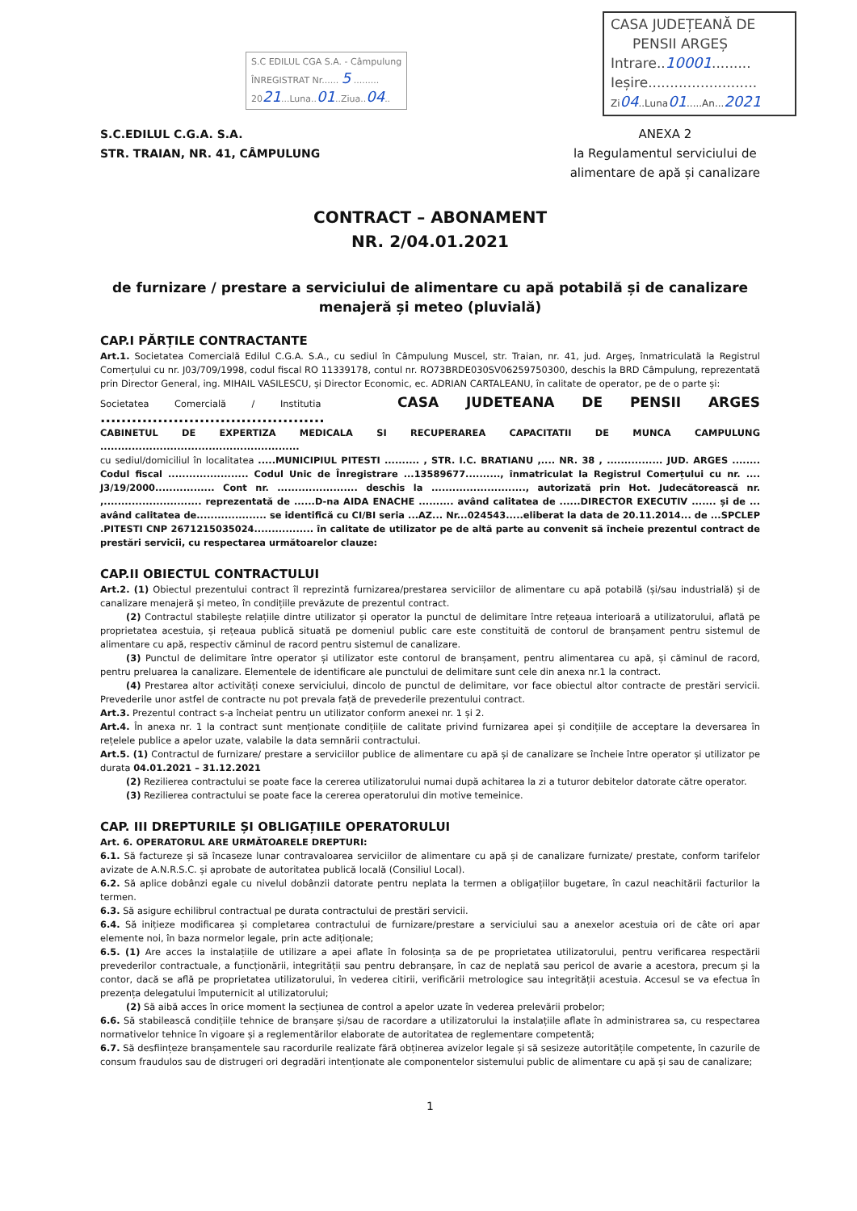S.C EDILUL CGA S.A. - Câmpulung
ÎNREGISTRAT Nr...... 5 .........
2021...Luna..01..Ziua..04..
CASA JUDEȚEANĂ DE
PENSII ARGEȘ
Intrare..10001.........
Ieșire.........................
Zi04..Luna01.....An...2021
S.C.EDILUL C.G.A. S.A.
STR. TRAIAN, NR. 41, CÂMPULUNG
ANEXA 2
la Regulamentul serviciului de
alimentare de apă și canalizare
CONTRACT – ABONAMENT
NR. 2/04.01.2021
de furnizare / prestare a serviciului de alimentare cu apă potabilă și de canalizare
menajeră și meteo (pluvială)
CAP.I PĂRȚILE CONTRACTANTE
Art.1. Societatea Comercială Edilul C.G.A. S.A., cu sediul în Câmpulung Muscel, str. Traian, nr. 41, jud. Argeș, înmatriculată la Registrul Comerțului cu nr. J03/709/1998, codul fiscal RO 11339178, contul nr. RO73BRDE030SV06259750300, deschis la BRD Câmpulung, reprezentată prin Director General, ing. MIHAIL VASILESCU, și Director Economic, ec. ADRIAN CARTALEANU, în calitate de operator, pe de o parte și:
Societatea Comercială / Institutia CASA JUDETEANA DE PENSII ARGES ...........................................
CABINETUL DE EXPERTIZA MEDICALA SI RECUPERAREA CAPACITATII DE MUNCA CAMPULUNG .........................................................
cu sediul/domiciliul în localitatea .....MUNICIPIUL PITESTI .......... , STR. I.C. BRATIANU ,.... NR. 38 , ................ JUD. ARGES ........ Codul fiscal ....................... Codul Unic de Înregistrare ...13589677.........., înmatriculat la Registrul Comerțului cu nr. .... J3/19/2000................. Cont nr. ....................... deschis la ..........................., autorizată prin Hot. Judecătorească nr. ,............................ reprezentată de ......D-na AIDA ENACHE .......... având calitatea de ......DIRECTOR EXECUTIV ....... și de ... având calitatea de.................... se identifică cu CI/BI seria ...AZ... Nr...024543.....eliberat la data de 20.11.2014... de ...SPCLEP .PITESTI CNP 2671215035024................. în calitate de utilizator pe de altă parte au convenit să încheie prezentul contract de prestări servicii, cu respectarea următoarelor clauze:
CAP.II OBIECTUL CONTRACTULUI
Art.2. (1) Obiectul prezentului contract îl reprezintă furnizarea/prestarea serviciilor de alimentare cu apă potabilă (și/sau industrială) și de canalizare menajeră și meteo, în condițiile prevăzute de prezentul contract.
(2) Contractul stabilește relațiile dintre utilizator și operator la punctul de delimitare între rețeaua interioară a utilizatorului, aflată pe proprietatea acestuia, și rețeaua publică situată pe domeniul public care este constituită de contorul de branșament pentru sistemul de alimentare cu apă, respectiv căminul de racord pentru sistemul de canalizare.
(3) Punctul de delimitare între operator și utilizator este contorul de branșament, pentru alimentarea cu apă, și căminul de racord, pentru preluarea la canalizare. Elementele de identificare ale punctului de delimitare sunt cele din anexa nr.1 la contract.
(4) Prestarea altor activități conexe serviciului, dincolo de punctul de delimitare, vor face obiectul altor contracte de prestări servicii. Prevederile unor astfel de contracte nu pot prevala față de prevederile prezentului contract.
Art.3. Prezentul contract s-a încheiat pentru un utilizator conform anexei nr. 1 și 2.
Art.4. În anexa nr. 1 la contract sunt menționate condițiile de calitate privind furnizarea apei și condițiile de acceptare la deversarea în rețelele publice a apelor uzate, valabile la data semnării contractului.
Art.5. (1) Contractul de furnizare/ prestare a serviciilor publice de alimentare cu apă și de canalizare se încheie între operator și utilizator pe durata 04.01.2021 – 31.12.2021
(2) Rezilierea contractului se poate face la cererea utilizatorului numai după achitarea la zi a tuturor debitelor datorate către operator.
(3) Rezilierea contractului se poate face la cererea operatorului din motive temeinice.
CAP. III DREPTURILE ȘI OBLIGAȚIILE OPERATORULUI
Art. 6. OPERATORUL ARE URMĂTOARELE DREPTURI:
6.1. Să factureze și să încaseze lunar contravaloarea serviciilor de alimentare cu apă și de canalizare furnizate/ prestate, conform tarifelor avizate de A.N.R.S.C. și aprobate de autoritatea publică locală (Consiliul Local).
6.2. Să aplice dobânzi egale cu nivelul dobânzii datorate pentru neplata la termen a obligațiilor bugetare, în cazul neachitării facturilor la termen.
6.3. Să asigure echilibrul contractual pe durata contractului de prestări servicii.
6.4. Să inițieze modificarea și completarea contractului de furnizare/prestare a serviciului sau a anexelor acestuia ori de câte ori apar elemente noi, în baza normelor legale, prin acte adiționale;
6.5. (1) Are acces la instalațiile de utilizare a apei aflate în folosința sa de pe proprietatea utilizatorului, pentru verificarea respectării prevederilor contractuale, a funcționării, integrității sau pentru debranșare, în caz de neplată sau pericol de avarie a acestora, precum și la contor, dacă se află pe proprietatea utilizatorului, în vederea citirii, verificării metrologice sau integrității acestuia. Accesul se va efectua în prezența delegatului împuternicit al utilizatorului;
(2) Să aibă acces în orice moment la secțiunea de control a apelor uzate în vederea prelevării probelor;
6.6. Să stabilească condițiile tehnice de branșare și/sau de racordare a utilizatorului la instalațiile aflate în administrarea sa, cu respectarea normativelor tehnice în vigoare și a reglementărilor elaborate de autoritatea de reglementare competentă;
6.7. Să desființeze branșamentele sau racordurile realizate fără obținerea avizelor legale și să sesizeze autoritățile competente, în cazurile de consum fraudulos sau de distrugeri ori degradări intenționate ale componentelor sistemului public de alimentare cu apă și sau de canalizare;
1